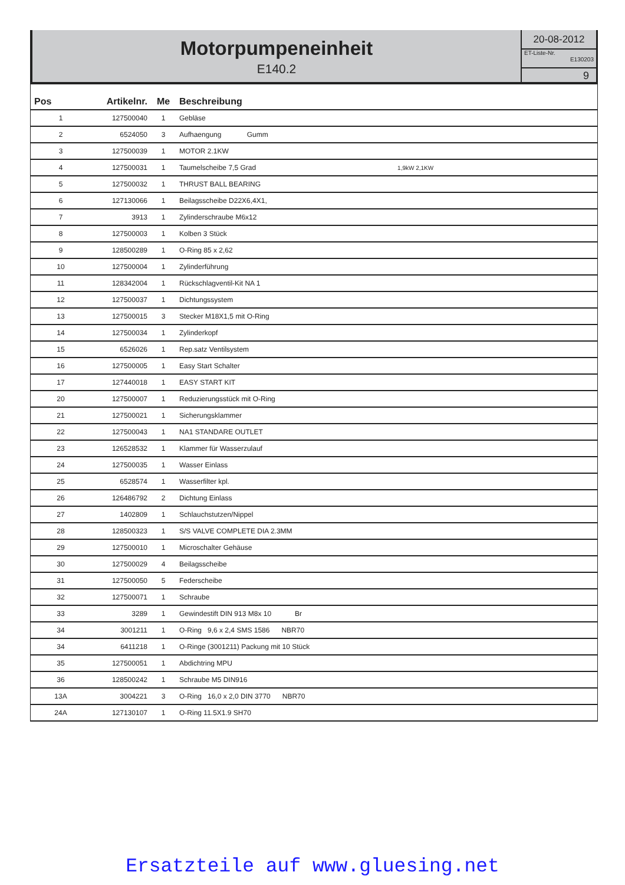Motorpumpeneinheit
E140.2
20-08-2012
ET-Liste-Nr.
E130203
9
| Pos | Artikelnr. | Me | Beschreibung |
| --- | --- | --- | --- |
| 1 | 127500040 | 1 | Gebläse |
| 2 | 6524050 | 3 | Aufhaengung Gumm |
| 3 | 127500039 | 1 | MOTOR 2.1KW |
| 4 | 127500031 | 1 | Taumelscheibe 7,5 Grad 1,9kW 2,1KW |
| 5 | 127500032 | 1 | THRUST BALL BEARING |
| 6 | 127130066 | 1 | Beilagsscheibe D22X6,4X1, |
| 7 | 3913 | 1 | Zylinderschraube M6x12 |
| 8 | 127500003 | 1 | Kolben 3 Stück |
| 9 | 128500289 | 1 | O-Ring 85 x 2,62 |
| 10 | 127500004 | 1 | Zylinderführung |
| 11 | 128342004 | 1 | Rückschlagventil-Kit NA 1 |
| 12 | 127500037 | 1 | Dichtungssystem |
| 13 | 127500015 | 3 | Stecker M18X1,5 mit O-Ring |
| 14 | 127500034 | 1 | Zylinderkopf |
| 15 | 6526026 | 1 | Rep.satz Ventilsystem |
| 16 | 127500005 | 1 | Easy Start Schalter |
| 17 | 127440018 | 1 | EASY START KIT |
| 20 | 127500007 | 1 | Reduzierungsstück mit O-Ring |
| 21 | 127500021 | 1 | Sicherungsklammer |
| 22 | 127500043 | 1 | NA1 STANDARE OUTLET |
| 23 | 126528532 | 1 | Klammer für Wasserzulauf |
| 24 | 127500035 | 1 | Wasser Einlass |
| 25 | 6528574 | 1 | Wasserfilter kpl. |
| 26 | 126486792 | 2 | Dichtung Einlass |
| 27 | 1402809 | 1 | Schlauchstutzen/Nippel |
| 28 | 128500323 | 1 | S/S VALVE COMPLETE DIA 2.3MM |
| 29 | 127500010 | 1 | Microschalter Gehäuse |
| 30 | 127500029 | 4 | Beilagsscheibe |
| 31 | 127500050 | 5 | Federscheibe |
| 32 | 127500071 | 1 | Schraube |
| 33 | 3289 | 1 | Gewindestift DIN 913 M8x 10 Br |
| 34 | 3001211 | 1 | O-Ring 9,6 x 2,4 SMS 1586 NBR70 |
| 34 | 6411218 | 1 | O-Ringe (3001211) Packung mit 10 Stück |
| 35 | 127500051 | 1 | Abdichtring MPU |
| 36 | 128500242 | 1 | Schraube M5 DIN916 |
| 13A | 3004221 | 3 | O-Ring 16,0 x 2,0 DIN 3770 NBR70 |
| 24A | 127130107 | 1 | O-Ring 11.5X1.9 SH70 |
Ersatzteile auf www.gluesing.net